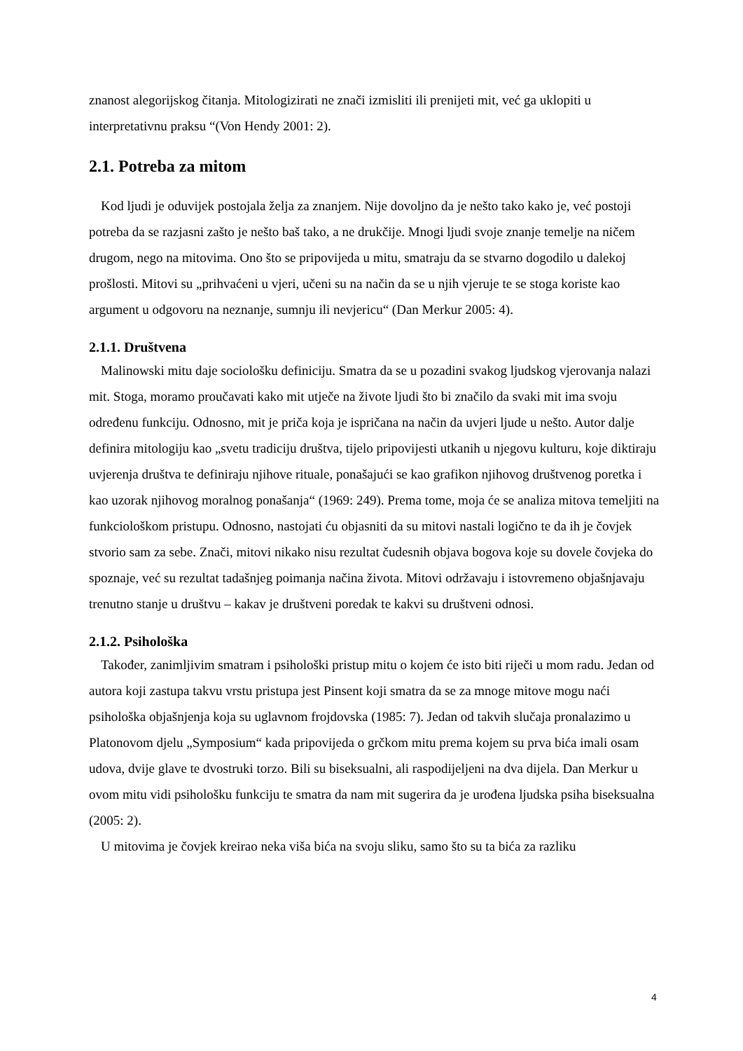znanost alegorijskog čitanja. Mitologizirati ne znači izmisliti ili prenijeti mit, već ga uklopiti u interpretativnu praksu “(Von Hendy 2001: 2).
2.1. Potreba za mitom
Kod ljudi je oduvijek postojala želja za znanjem. Nije dovoljno da je nešto tako kako je, već postoji potreba da se razjasni zašto je nešto baš tako, a ne drukčije. Mnogi ljudi svoje znanje temelje na ničem drugom, nego na mitovima. Ono što se pripovijeda u mitu, smatraju da se stvarno dogodilo u dalekoj prošlosti. Mitovi su „prihvaćeni u vjeri, učeni su na način da se u njih vjeruje te se stoga koriste kao argument u odgovoru na neznanje, sumnju ili nevjericu“ (Dan Merkur 2005: 4).
2.1.1. Društvena
Malinowski mitu daje sociološku definiciju. Smatra da se u pozadini svakog ljudskog vjerovanja nalazi mit. Stoga, moramo proučavati kako mit utječe na živote ljudi što bi značilo da svaki mit ima svoju određenu funkciju. Odnosno, mit je priča koja je ispričana na način da uvjeri ljude u nešto. Autor dalje definira mitologiju kao „svetu tradiciju društva, tijelo pripovijesti utkanih u njegovu kulturu, koje diktiraju uvjerenja društva te definiraju njihove rituale, ponašajući se kao grafikon njihovog društvenog poretka i kao uzorak njihovog moralnog ponašanja“ (1969: 249). Prema tome, moja će se analiza mitova temeljiti na funkciološkom pristupu. Odnosno, nastojati ću objasniti da su mitovi nastali logično te da ih je čovjek stvorio sam za sebe. Znači, mitovi nikako nisu rezultat čudesnih objava bogova koje su dovele čovjeka do spoznaje, već su rezultat tadašnjeg poimanja načina života. Mitovi održavaju i istovremeno objašnjavaju trenutno stanje u društvu – kakav je društveni poredak te kakvi su društveni odnosi.
2.1.2. Psihološka
Također, zanimljivim smatram i psihološki pristup mitu o kojem će isto biti riječi u mom radu. Jedan od autora koji zastupa takvu vrstu pristupa jest Pinsent koji smatra da se za mnoge mitove mogu naći psihološka objašnjenja koja su uglavnom frojdovska (1985: 7). Jedan od takvih slučaja pronalazimo u Platonovom djelu „Symposium“ kada pripovijeda o grčkom mitu prema kojem su prva bića imali osam udova, dvije glave te dvostruki torzo. Bili su biseksualni, ali raspodijeljeni na dva dijela. Dan Merkur u ovom mitu vidi psihološku funkciju te smatra da nam mit sugerira da je urođena ljudska psiha biseksualna (2005: 2).
U mitovima je čovjek kreirao neka viša bića na svoju sliku, samo što su ta bića za razliku
4